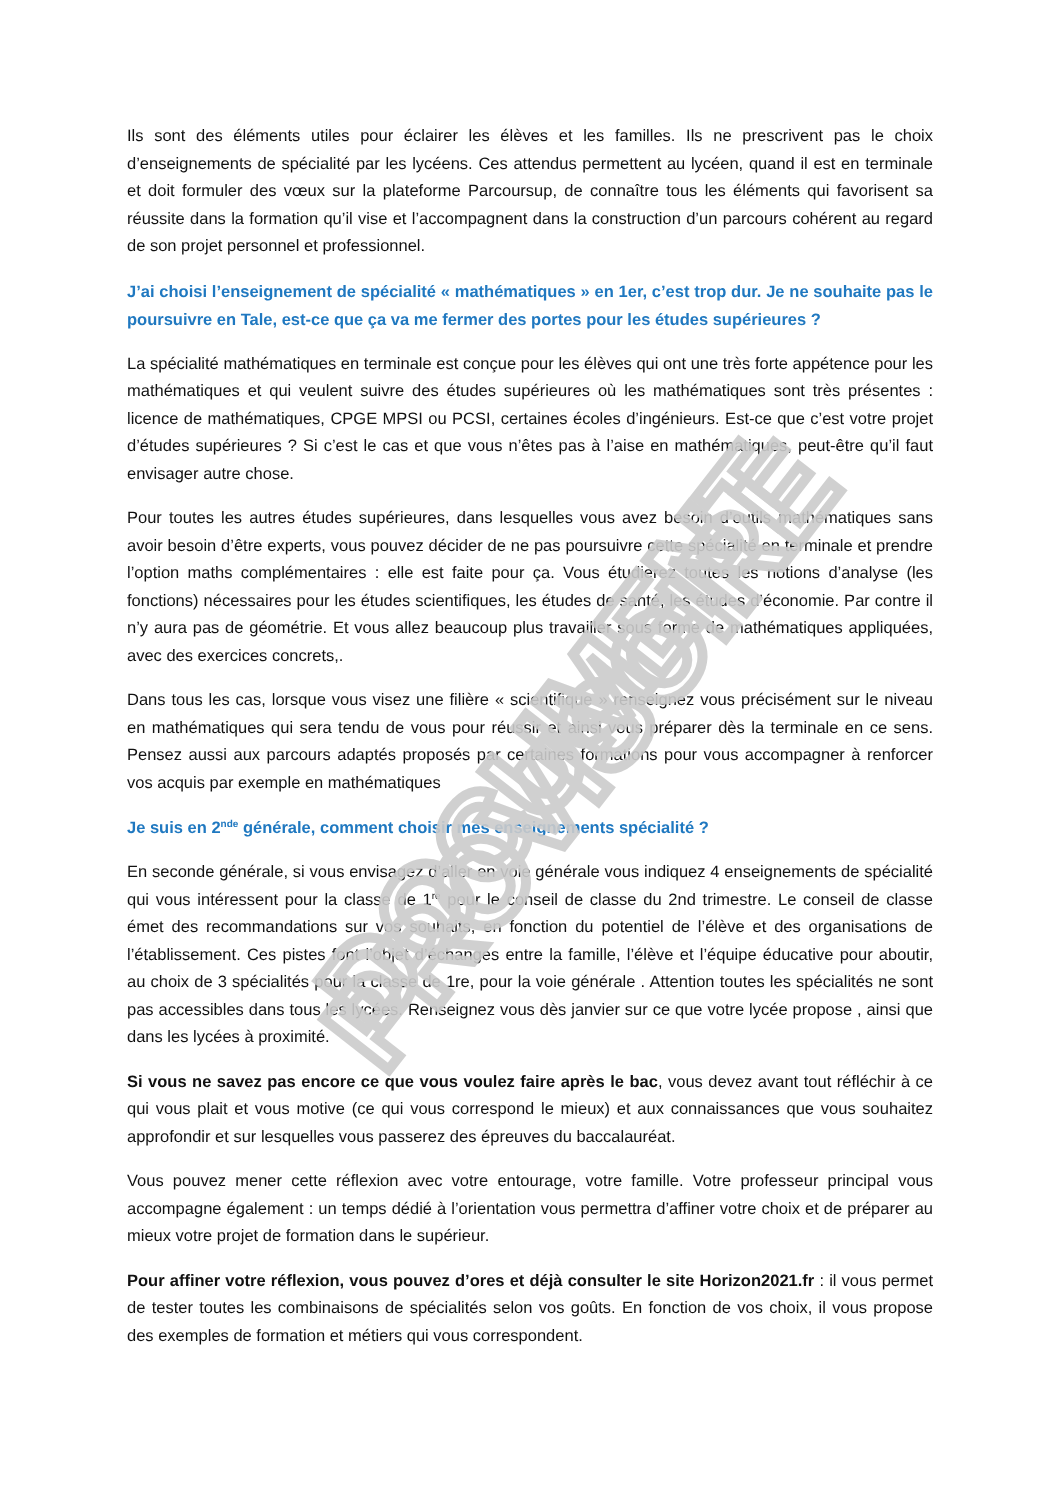Ils sont des éléments utiles pour éclairer les élèves et les familles. Ils ne prescrivent pas le choix d’enseignements de spécialité par les lycéens. Ces attendus permettent au lycéen, quand il est en terminale et doit formuler des vœux sur la plateforme Parcoursup, de connaître tous les éléments qui favorisent sa réussite dans la formation qu’il vise et l’accompagnent dans la construction d’un parcours cohérent au regard de son projet personnel et professionnel.
J’ai choisi l’enseignement de spécialité « mathématiques » en 1er, c’est trop dur. Je ne souhaite pas le poursuivre en Tale, est-ce que ça va me fermer des portes pour les études supérieures ?
La spécialité mathématiques en terminale est conçue pour les élèves qui ont une très forte appétence pour les mathématiques et qui veulent suivre des études supérieures où les mathématiques sont très présentes : licence de mathématiques, CPGE MPSI ou PCSI, certaines écoles d’ingénieurs. Est-ce que c’est votre projet d’études supérieures ? Si c’est le cas et que vous n’êtes pas à l’aise en mathématiques, peut-être qu’il faut envisager autre chose.
Pour toutes les autres études supérieures, dans lesquelles vous avez besoin d’outils mathématiques sans avoir besoin d’être experts, vous pouvez décider de ne pas poursuivre cette spécialité en terminale et prendre l’option maths complémentaires : elle est faite pour ça. Vous étudierez toutes les notions d’analyse (les fonctions) nécessaires pour les études scientifiques, les études de santé, les études d’économie. Par contre il n’y aura pas de géométrie. Et vous allez beaucoup plus travailler sous forme de mathématiques appliquées, avec des exercices concrets,.
Dans tous les cas, lorsque vous visez une filière « scientifique » renseignez vous précisément sur le niveau en mathématiques qui sera tendu de vous pour réussir et ainsi vous préparer dès la terminale en ce sens. Pensez aussi aux parcours adaptés proposés par certaines formations pour vous accompagner à renforcer vos acquis par exemple en mathématiques
Je suis en 2<sup>nde</sup> générale, comment choisir mes enseignements spécialité ?
En seconde générale, si vous envisagez d’aller en voie générale vous indiquez 4 enseignements de spécialité qui vous intéressent pour la classe de 1<sup>re</sup> pour le conseil de classe du 2nd trimestre. Le conseil de classe émet des recommandations sur vos souhaits, en fonction du potentiel de l’élève et des organisations de l’établissement. Ces pistes font l’objet d’échanges entre la famille, l’élève et l’équipe éducative pour aboutir, au choix de 3 spécialités pour la classe de 1re, pour la voie générale . Attention toutes les spécialités ne sont pas accessibles dans tous les lycées. Renseignez vous dès janvier sur ce que votre lycée propose , ainsi que dans les lycées à proximité.
Si vous ne savez pas encore ce que vous voulez faire après le bac, vous devez avant tout réfléchir à ce qui vous plait et vous motive (ce qui vous correspond le mieux) et aux connaissances que vous souhaitez approfondir et sur lesquelles vous passerez des épreuves du baccalauréat.
Vous pouvez mener cette réflexion avec votre entourage, votre famille. Votre professeur principal vous accompagne également : un temps dédié à l’orientation vous permettra d’affiner votre choix et de préparer au mieux votre projet de formation dans le supérieur.
Pour affiner votre réflexion, vous pouvez d’ores et déjà consulter le site Horizon2021.fr : il vous permet de tester toutes les combinaisons de spécialités selon vos goûts. En fonction de vos choix, il vous propose des exemples de formation et métiers qui vous correspondent.
DOCUMENT PROVISOIRE